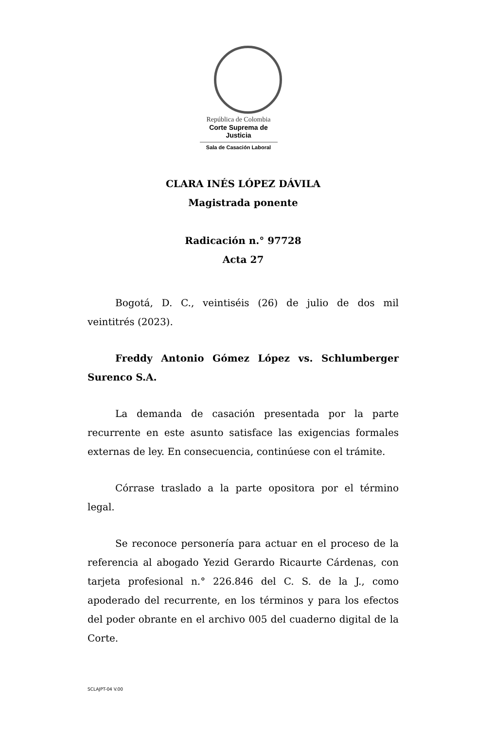República de Colombia
Corte Suprema de Justicia
Sala de Casación Laboral
CLARA INÉS LÓPEZ DÁVILA
Magistrada ponente
Radicación n.° 97728
Acta 27
Bogotá, D. C., veintiséis (26) de julio de dos mil veintitrés (2023).
Freddy Antonio Gómez López vs. Schlumberger Surenco S.A.
La demanda de casación presentada por la parte recurrente en este asunto satisface las exigencias formales externas de ley. En consecuencia, continúese con el trámite.
Córrase traslado a la parte opositora por el término legal.
Se reconoce personería para actuar en el proceso de la referencia al abogado Yezid Gerardo Ricaurte Cárdenas, con tarjeta profesional n.° 226.846 del C. S. de la J., como apoderado del recurrente, en los términos y para los efectos del poder obrante en el archivo 005 del cuaderno digital de la Corte.
SCLAJPT-04 V.00